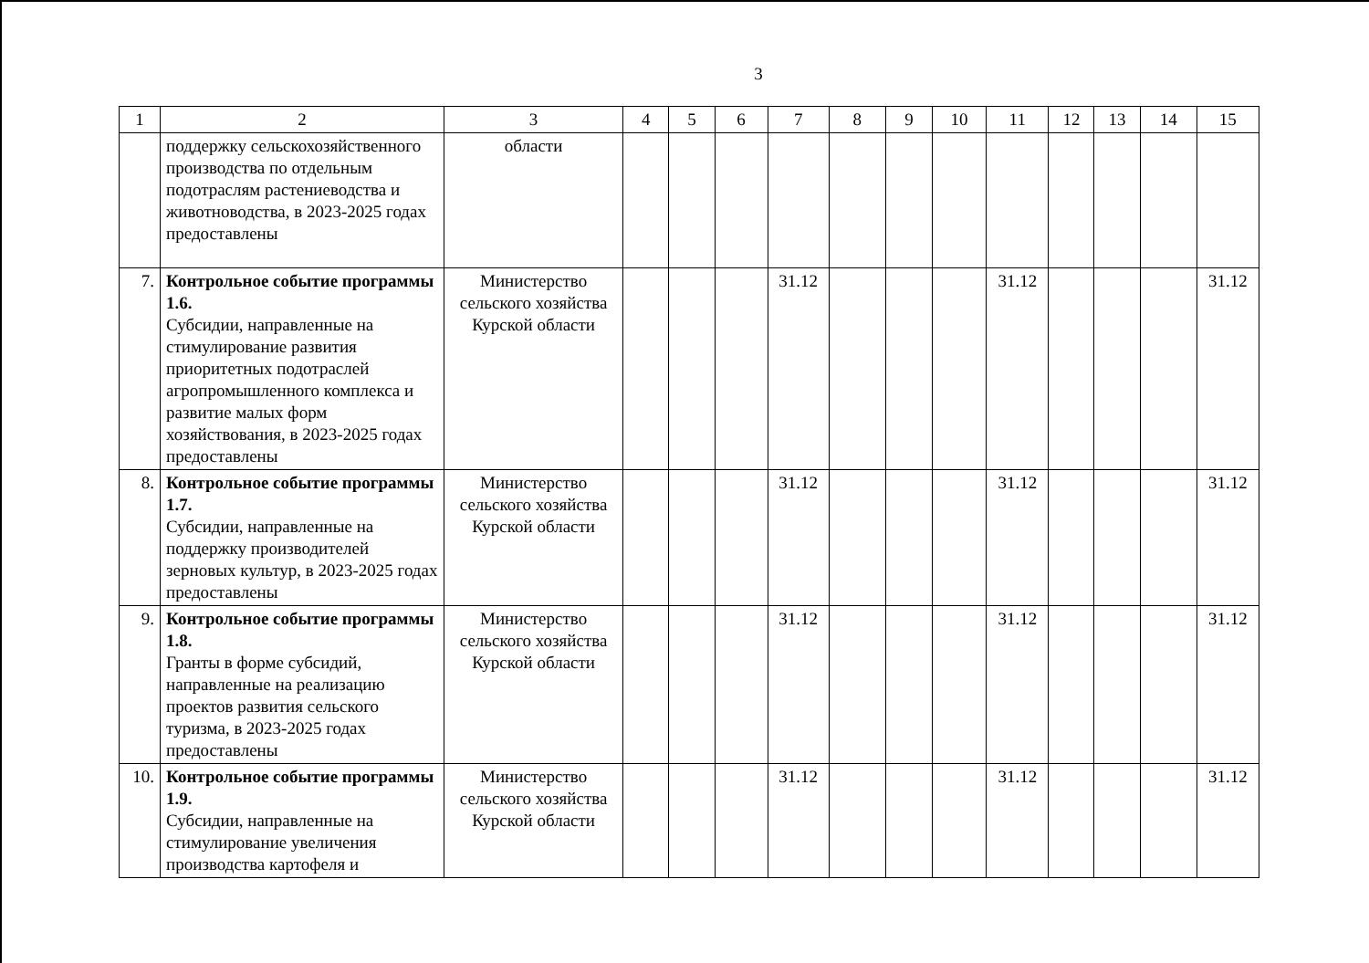3
| 1 | 2 | 3 | 4 | 5 | 6 | 7 | 8 | 9 | 10 | 11 | 12 | 13 | 14 | 15 |
| --- | --- | --- | --- | --- | --- | --- | --- | --- | --- | --- | --- | --- | --- | --- |
| | поддержку сельскохозяйственного производства по отдельным подотраслям растениеводства и животноводства, в 2023-2025 годах предоставлены | области | | | | | | | | | | | | |
| 7. | Контрольное событие программы 1.6. Субсидии, направленные на стимулирование развития приоритетных подотраслей агропромышленного комплекса и развитие малых форм хозяйствования, в 2023-2025 годах предоставлены | Министерство сельского хозяйства Курской области | | | | 31.12 | | | | 31.12 | | | | 31.12 |
| 8. | Контрольное событие программы 1.7. Субсидии, направленные на поддержку производителей зерновых культур, в 2023-2025 годах предоставлены | Министерство сельского хозяйства Курской области | | | | 31.12 | | | | 31.12 | | | | 31.12 |
| 9. | Контрольное событие программы 1.8. Гранты в форме субсидий, направленные на реализацию проектов развития сельского туризма, в 2023-2025 годах предоставлены | Министерство сельского хозяйства Курской области | | | | 31.12 | | | | 31.12 | | | | 31.12 |
| 10. | Контрольное событие программы 1.9. Субсидии, направленные на стимулирование увеличения производства картофеля и | Министерство сельского хозяйства Курской области | | | | 31.12 | | | | 31.12 | | | | 31.12 |